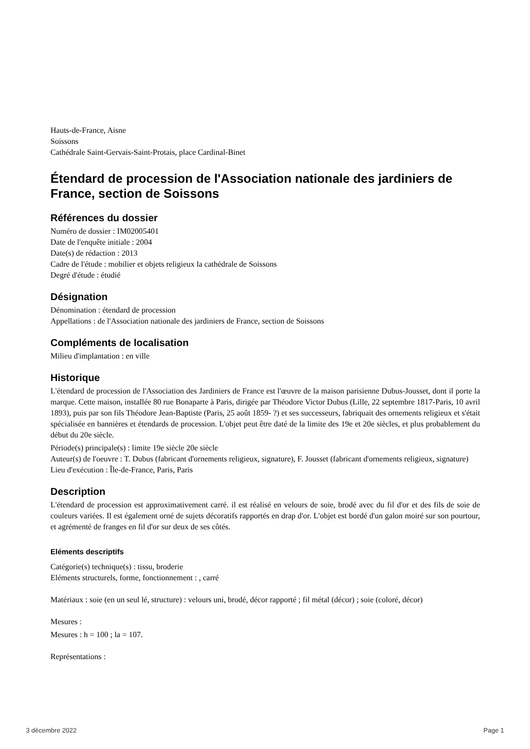Hauts-de-France, Aisne
Soissons
Cathédrale Saint-Gervais-Saint-Protais, place Cardinal-Binet
Étendard de procession de l'Association nationale des jardiniers de France, section de Soissons
Références du dossier
Numéro de dossier : IM02005401
Date de l'enquête initiale : 2004
Date(s) de rédaction : 2013
Cadre de l'étude : mobilier et objets religieux la cathédrale de Soissons
Degré d'étude : étudié
Désignation
Dénomination : étendard de procession
Appellations : de l'Association nationale des jardiniers de France, section de Soissons
Compléments de localisation
Milieu d'implantation : en ville
Historique
L'étendard de procession de l'Association des Jardiniers de France est l'œuvre de la maison parisienne Dubus-Jousset, dont il porte la marque. Cette maison, installée 80 rue Bonaparte à Paris, dirigée par Théodore Victor Dubus (Lille, 22 septembre 1817-Paris, 10 avril 1893), puis par son fils Théodore Jean-Baptiste (Paris, 25 août 1859- ?) et ses successeurs, fabriquait des ornements religieux et s'était spécialisée en bannières et étendards de procession. L'objet peut être daté de la limite des 19e et 20e siècles, et plus probablement du début du 20e siècle.
Période(s) principale(s) : limite 19e siècle 20e siècle
Auteur(s) de l'oeuvre : T. Dubus (fabricant d'ornements religieux, signature), F. Jousset (fabricant d'ornements religieux, signature)
Lieu d'exécution : Île-de-France, Paris, Paris
Description
L'étendard de procession est approximativement carré. il est réalisé en velours de soie, brodé avec du fil d'or et des fils de soie de couleurs variées. Il est également orné de sujets décoratifs rapportés en drap d'or. L'objet est bordé d'un galon moiré sur son pourtour, et agrémenté de franges en fil d'or sur deux de ses côtés.
Eléments descriptifs
Catégorie(s) technique(s) : tissu, broderie
Eléments structurels, forme, fonctionnement : , carré
Matériaux : soie (en un seul lé, structure) : velours uni, brodé, décor rapporté ; fil métal (décor) ; soie (coloré, décor)
Mesures :
Mesures : h = 100 ; la = 107.
Représentations :
3 décembre 2022 Page 1